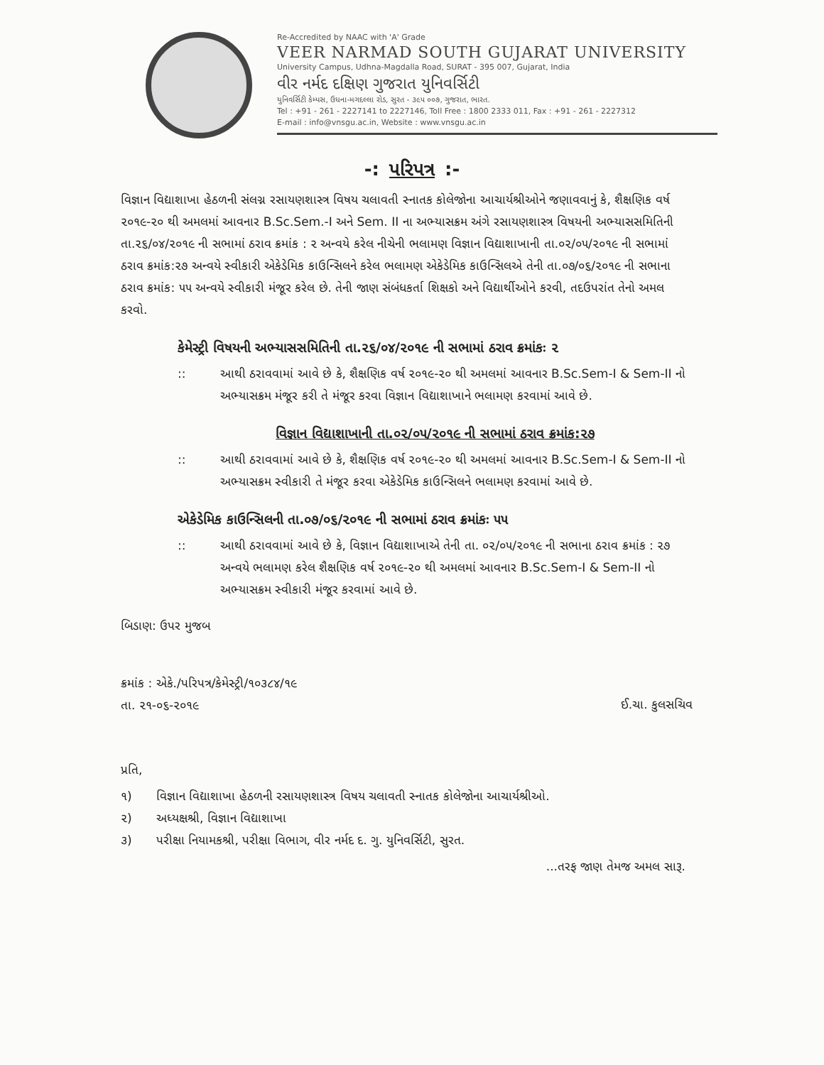Re-Accredited by NAAC with 'A' Grade
VEER NARMAD SOUTH GUJARAT UNIVERSITY
University Campus, Udhna-Magdalla Road, SURAT - 395 007, Gujarat, India
વીર નર્મદ દક્ષિણ ગુજરાત યુનિવર્સિટી
યુનિવર્સિટી કેમ્પસ, ઉધના-મગદલ્લા રોડ, સુરત - ૩૯૫ ૦૦૭, ગુજરાત, ભારત.
Tel : +91 - 261 - 2227141 to 2227146, Toll Free : 1800 2333 011, Fax : +91 - 261 - 2227312
E-mail : info@vnsgu.ac.in, Website : www.vnsgu.ac.in
-: પરિપત્ર :-
વિજ્ઞાન વિદ્યાશાખા હેઠળની સંલગ્ન રસાયણશાસ્ત્ર વિષય ચલાવતી સ્નાતક કોલેજોના આચાર્યશ્રીઓને જણાવવાનું કે, શૈક્ષણિક વર્ષ ૨૦૧૯-૨૦ થી અમલમાં આવનાર B.Sc.Sem.-I અને Sem. II ના અભ્યાસક્રમ અંગે રસાયણશાસ્ત્ર વિષયની અભ્યાસસમિતિની તા.૨૬/૦૪/૨૦૧૯ ની સભામાં ઠરાવ ક્રમાંક : ૨ અન્વયે કરેલ નીચેની ભલામણ વિજ્ઞાન વિદ્યાશાખાની તા.૦૨/૦૫/૨૦૧૯ ની સભામાં ઠરાવ ક્રમાંક:૨૭ અન્વયે સ્વીકારી એકેડેમિક કાઉન્સિલને કરેલ ભલામણ એકેડેમિક કાઉન્સિલએ તેની તા.૦૭/૦૬/૨૦૧૯ ની સભાના ઠરાવ ક્રમાંક: ૫૫ અન્વયે સ્વીકારી મંજૂર કરેલ છે. તેની જાણ સંબંધકર્તા શિક્ષકો અને વિદ્યાર્થીઓને કરવી, તદઉપરાંત તેનો અમલ કરવો.
કેમેસ્ટ્રી વિષયની અભ્યાસસમિતિની તા.૨૬/૦૪/૨૦૧૯ ની સભામાં ઠરાવ ક્રમાંકઃ ૨
:: આથી ઠરાવવામાં આવે છે કે, શૈક્ષણિક વર્ષ ૨૦૧૯-૨૦ થી અમલમાં આવનાર B.Sc.Sem-I & Sem-II નો અભ્યાસક્રમ મંજૂર કરી તે મંજૂર કરવા વિજ્ઞાન વિદ્યાશાખાને ભલામણ કરવામાં આવે છે.
વિજ્ઞાન વિદ્યાશાખાની તા.૦૨/૦૫/૨૦૧૯ ની સભામાં ઠરાવ ક્રમાંક:૨૭
:: આથી ઠરાવવામાં આવે છે કે, શૈક્ષણિક વર્ષ ૨૦૧૯-૨૦ થી અમલમાં આવનાર B.Sc.Sem-I & Sem-II નો અભ્યાસક્રમ સ્વીકારી તે મંજૂર કરવા એકેડેમિક કાઉન્સિલને ભલામણ કરવામાં આવે છે.
એકેડેમિક કાઉન્સિલની તા.૦૭/૦૬/૨૦૧૯ ની સભામાં ઠરાવ ક્રમાંકઃ ૫૫
:: આથી ઠરાવવામાં આવે છે કે, વિજ્ઞાન વિદ્યાશાખાએ તેની તા. ૦૨/૦૫/૨૦૧૯ ની સભાના ઠરાવ ક્રમાંક : ૨૭ અન્વયે ભલામણ કરેલ શૈક્ષણિક વર્ષ ૨૦૧૯-૨૦ થી અમલમાં આવનાર B.Sc.Sem-I & Sem-II નો અભ્યાસક્રમ સ્વીકારી મંજૂર કરવામાં આવે છે.
બિડાણ: ઉપર મુજબ
ક્રમાંક : એકે./પરિપત્ર/કેમેસ્ટ્રી/૧૦૩૮૪/૧૯
તા. ૨૧-૦૬-૨૦૧૯
ઈ.ચા. કુલસચિવ
પ્રતિ,
૧) વિજ્ઞાન વિદ્યાશાખા હેઠળની રસાયણશાસ્ત્ર વિષય ચલાવતી સ્નાતક કોલેજોના આચાર્યશ્રીઓ.
૨) અધ્યક્ષશ્રી, વિજ્ઞાન વિદ્યાશાખા
૩) પરીક્ષા નિયામકશ્રી, પરીક્ષા વિભાગ, વીર નર્મદ દ. ગુ. યુનિવર્સિટી, સુરત.
...તરફ જાણ તેમજ અમલ સારૂ.